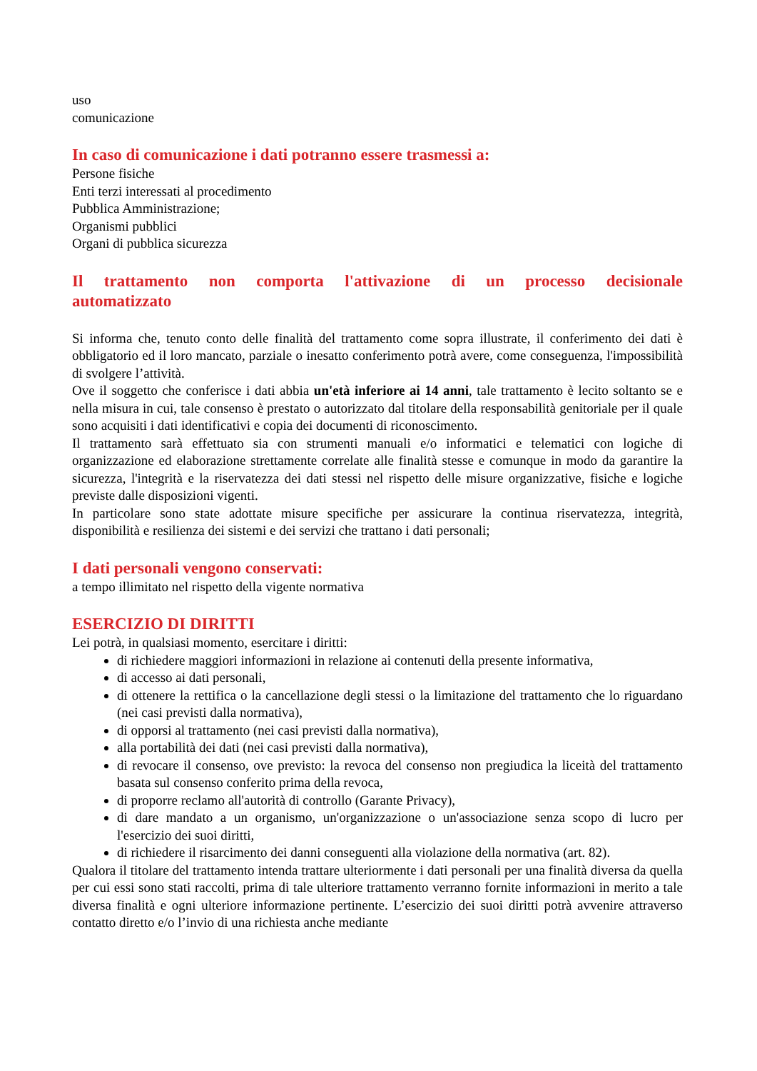uso
comunicazione
In caso di comunicazione i dati potranno essere trasmessi a:
Persone fisiche
Enti terzi interessati al procedimento
Pubblica Amministrazione;
Organismi pubblici
Organi di pubblica sicurezza
Il trattamento non comporta l'attivazione di un processo decisionale automatizzato
Si informa che, tenuto conto delle finalità del trattamento come sopra illustrate, il conferimento dei dati è obbligatorio ed il loro mancato, parziale o inesatto conferimento potrà avere, come conseguenza, l'impossibilità di svolgere l’attività.
Ove il soggetto che conferisce i dati abbia un'età inferiore ai 14 anni, tale trattamento è lecito soltanto se e nella misura in cui, tale consenso è prestato o autorizzato dal titolare della responsabilità genitoriale per il quale sono acquisiti i dati identificativi e copia dei documenti di riconoscimento.
Il trattamento sarà effettuato sia con strumenti manuali e/o informatici e telematici con logiche di organizzazione ed elaborazione strettamente correlate alle finalità stesse e comunque in modo da garantire la sicurezza, l'integrità e la riservatezza dei dati stessi nel rispetto delle misure organizzative, fisiche e logiche previste dalle disposizioni vigenti.
In particolare sono state adottate misure specifiche per assicurare la continua riservatezza, integrità, disponibilità e resilienza dei sistemi e dei servizi che trattano i dati personali;
I dati personali vengono conservati:
a tempo illimitato nel rispetto della vigente normativa
ESERCIZIO DI DIRITTI
Lei potrà, in qualsiasi momento, esercitare i diritti:
di richiedere maggiori informazioni in relazione ai contenuti della presente informativa,
di accesso ai dati personali,
di ottenere la rettifica o la cancellazione degli stessi o la limitazione del trattamento che lo riguardano (nei casi previsti dalla normativa),
di opporsi al trattamento (nei casi previsti dalla normativa),
alla portabilità dei dati (nei casi previsti dalla normativa),
di revocare il consenso, ove previsto: la revoca del consenso non pregiudica la liceità del trattamento basata sul consenso conferito prima della revoca,
di proporre reclamo all'autorità di controllo (Garante Privacy),
di dare mandato a un organismo, un'organizzazione o un'associazione senza scopo di lucro per l'esercizio dei suoi diritti,
di richiedere il risarcimento dei danni conseguenti alla violazione della normativa (art. 82).
Qualora il titolare del trattamento intenda trattare ulteriormente i dati personali per una finalità diversa da quella per cui essi sono stati raccolti, prima di tale ulteriore trattamento verranno fornite informazioni in merito a tale diversa finalità e ogni ulteriore informazione pertinente. L’esercizio dei suoi diritti potrà avvenire attraverso contatto diretto e/o l’invio di una richiesta anche mediante